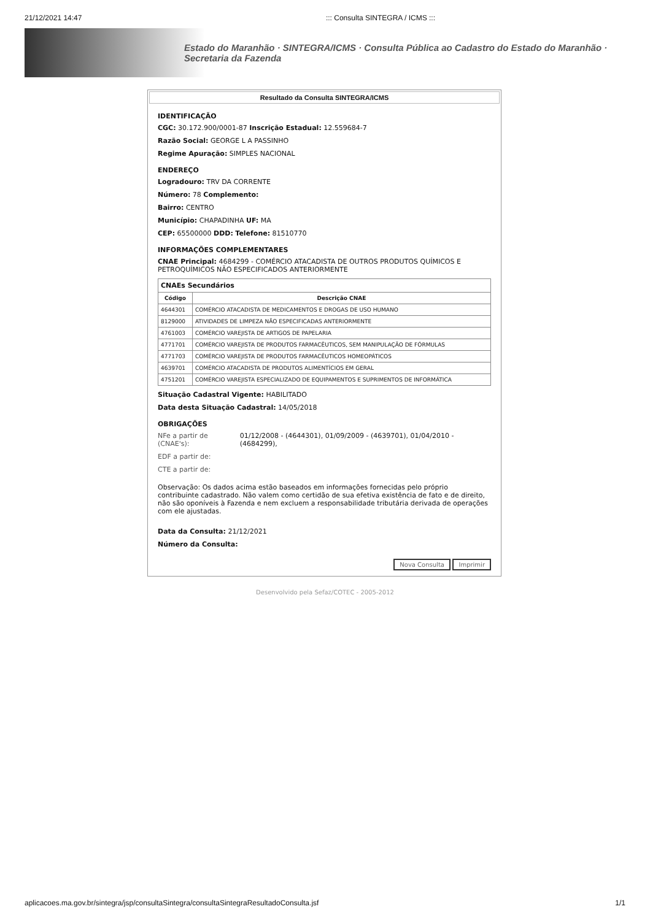21/12/2021 14:47::: Consulta SINTEGRA / ICMS :::
Estado do Maranhão · SINTEGRA/ICMS · Consulta Pública ao Cadastro do Estado do Maranhão · Secretaria da Fazenda
Resultado da Consulta SINTEGRA/ICMS
IDENTIFICAÇÃO
CGC: 30.172.900/0001-87 Inscrição Estadual: 12.559684-7
Razão Social: GEORGE L A PASSINHO
Regime Apuração: SIMPLES NACIONAL
ENDEREÇO
Logradouro: TRV DA CORRENTE
Número: 78 Complemento:
Bairro: CENTRO
Município: CHAPADINHA UF: MA
CEP: 65500000 DDD: Telefone: 81510770
INFORMAÇÕES COMPLEMENTARES
CNAE Principal: 4684299 - COMÉRCIO ATACADISTA DE OUTROS PRODUTOS QUÍMICOS E PETROQUÍMICOS NÃO ESPECIFICADOS ANTERIORMENTE
| CNAEs Secundários | |
| --- | --- |
| Código | Descrição CNAE |
| 4644301 | COMÉRCIO ATACADISTA DE MEDICAMENTOS E DROGAS DE USO HUMANO |
| 8129000 | ATIVIDADES DE LIMPEZA NÃO ESPECIFICADAS ANTERIORMENTE |
| 4761003 | COMÉRCIO VAREJISTA DE ARTIGOS DE PAPELARIA |
| 4771701 | COMÉRCIO VAREJISTA DE PRODUTOS FARMACÊUTICOS, SEM MANIPULAÇÃO DE FÓRMULAS |
| 4771703 | COMÉRCIO VAREJISTA DE PRODUTOS FARMACÊUTICOS HOMEOPÁTICOS |
| 4639701 | COMÉRCIO ATACADISTA DE PRODUTOS ALIMENTÍCIOS EM GERAL |
| 4751201 | COMÉRCIO VAREJISTA ESPECIALIZADO DE EQUIPAMENTOS E SUPRIMENTOS DE INFORMÁTICA |
Situação Cadastral Vigente: HABILITADO
Data desta Situação Cadastral: 14/05/2018
OBRIGAÇÕES
NFe a partir de (CNAE's): 01/12/2008 - (4644301), 01/09/2009 - (4639701), 01/04/2010 - (4684299),
EDF a partir de:
CTE a partir de:
Observação: Os dados acima estão baseados em informações fornecidas pelo próprio contribuinte cadastrado. Não valem como certidão de sua efetiva existência de fato e de direito, não são oponíveis à Fazenda e nem excluem a responsabilidade tributária derivada de operações com ele ajustadas.
Data da Consulta: 21/12/2021
Número da Consulta:
Nova Consulta Imprimir
Desenvolvido pela Sefaz/COTEC - 2005-2012
aplicacoes.ma.gov.br/sintegra/jsp/consultaSintegra/consultaSintegraResultadoConsulta.jsf 1/1